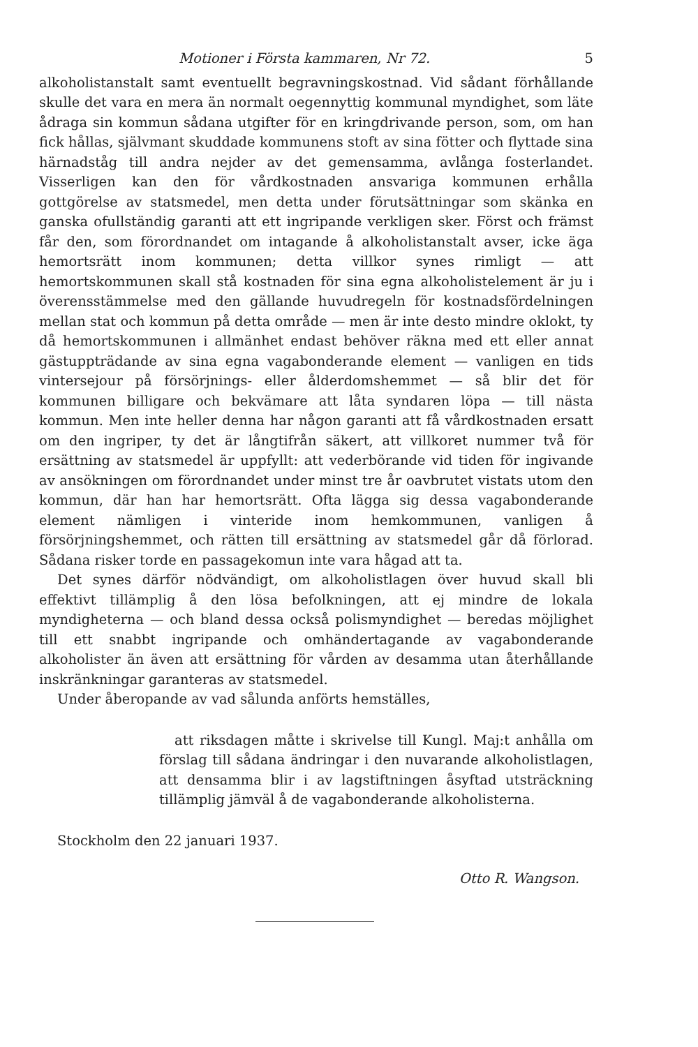Motioner i Första kammaren, Nr 72. 5
alkoholistanstalt samt eventuellt begravningskostnad. Vid sådant förhållande skulle det vara en mera än normalt oegennyttig kommunal myndighet, som läte ådraga sin kommun sådana utgifter för en kringdrivande person, som, om han fick hållas, självmant skuddade kommunens stoft av sina fötter och flyttade sina härnadståg till andra nejder av det gemensamma, avlånga fosterlandet. Visserligen kan den för vårdkostnaden ansvariga kommunen erhålla gottgörelse av statsmedel, men detta under förutsättningar som skänka en ganska ofullständig garanti att ett ingripande verkligen sker. Först och främst får den, som förordnandet om intagande å alkoholistanstalt avser, icke äga hemortsrätt inom kommunen; detta villkor synes rimligt — att hemortskommunen skall stå kostnaden för sina egna alkoholistelement är ju i överensstämmelse med den gällande huvudregeln för kostnadsfördelningen mellan stat och kommun på detta område — men är inte desto mindre oklokt, ty då hemortskommunen i allmänhet endast behöver räkna med ett eller annat gästuppträdande av sina egna vagabonderande element — vanligen en tids vintersejour på försörjnings- eller ålderdomshemmet — så blir det för kommunen billigare och bekvämare att låta syndaren löpa — till nästa kommun. Men inte heller denna har någon garanti att få vårdkostnaden ersatt om den ingriper, ty det är långtifrån säkert, att villkoret nummer två för ersättning av statsmedel är uppfyllt: att vederbörande vid tiden för ingivande av ansökningen om förordnandet under minst tre år oavbrutet vistats utom den kommun, där han har hemortsrätt. Ofta lägga sig dessa vagabonderande element nämligen i vinteride inom hemkommunen, vanligen å försörjningshemmet, och rätten till ersättning av statsmedel går då förlorad. Sådana risker torde en passagekomun inte vara hågad att ta.
Det synes därför nödvändigt, om alkoholistlagen över huvud skall bli effektivt tillämplig å den lösa befolkningen, att ej mindre de lokala myndigheterna — och bland dessa också polismyndighet — beredas möjlighet till ett snabbt ingripande och omhändertagande av vagabonderande alkoholister än även att ersättning för vården av desamma utan återhållande inskränkningar garanteras av statsmedel.
Under åberopande av vad sålunda anförts hemställes,
att riksdagen måtte i skrivelse till Kungl. Maj:t anhålla om förslag till sådana ändringar i den nuvarande alkoholistlagen, att densamma blir i av lagstiftningen åsyftad utsträckning tillämplig jämväl å de vagabonderande alkoholisterna.
Stockholm den 22 januari 1937.
Otto R. Wangson.